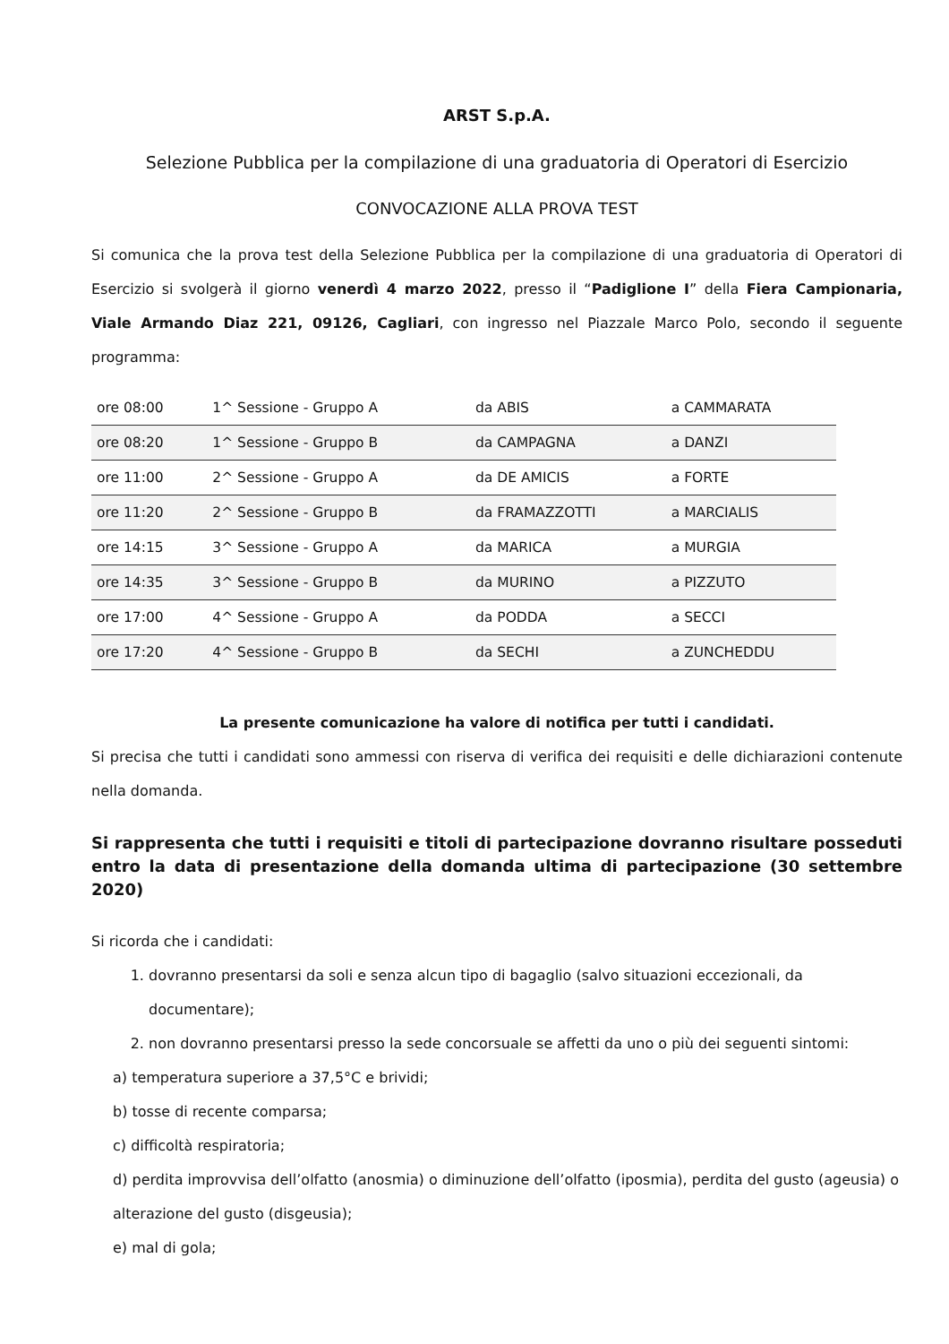ARST S.p.A.
Selezione Pubblica per la compilazione di una graduatoria di Operatori di Esercizio
CONVOCAZIONE ALLA PROVA TEST
Si comunica che la prova test della Selezione Pubblica per la compilazione di una graduatoria di Operatori di Esercizio si svolgerà il giorno venerdì 4 marzo 2022, presso il “Padiglione I” della Fiera Campionaria, Viale Armando Diaz 221, 09126, Cagliari, con ingresso nel Piazzale Marco Polo, secondo il seguente programma:
| ore 08:00 | 1^ Sessione - Gruppo A | da ABIS | a CAMMARATA |
| ore 08:20 | 1^ Sessione - Gruppo B | da CAMPAGNA | a DANZI |
| ore 11:00 | 2^ Sessione - Gruppo A | da DE AMICIS | a FORTE |
| ore 11:20 | 2^ Sessione - Gruppo B | da FRAMAZZOTTI | a MARCIALIS |
| ore 14:15 | 3^ Sessione - Gruppo A | da MARICA | a MURGIA |
| ore 14:35 | 3^ Sessione - Gruppo B | da MURINO | a PIZZUTO |
| ore 17:00 | 4^ Sessione - Gruppo A | da PODDA | a SECCI |
| ore 17:20 | 4^ Sessione - Gruppo B | da SECHI | a ZUNCHEDDU |
La presente comunicazione ha valore di notifica per tutti i candidati.
Si precisa che tutti i candidati sono ammessi con riserva di verifica dei requisiti e delle dichiarazioni contenute nella domanda.
Si rappresenta che tutti i requisiti e titoli di partecipazione dovranno risultare posseduti entro la data di presentazione della domanda ultima di partecipazione (30 settembre 2020)
Si ricorda che i candidati:
1. dovranno presentarsi da soli e senza alcun tipo di bagaglio (salvo situazioni eccezionali, da documentare);
2. non dovranno presentarsi presso la sede concorsuale se affetti da uno o più dei seguenti sintomi:
a) temperatura superiore a 37,5°C e brividi;
b) tosse di recente comparsa;
c) difficoltà respiratoria;
d) perdita improvvisa dell’olfatto (anosmia) o diminuzione dell’olfatto (iposmia), perdita del gusto (ageusia) o alterazione del gusto (disgeusia);
e) mal di gola;